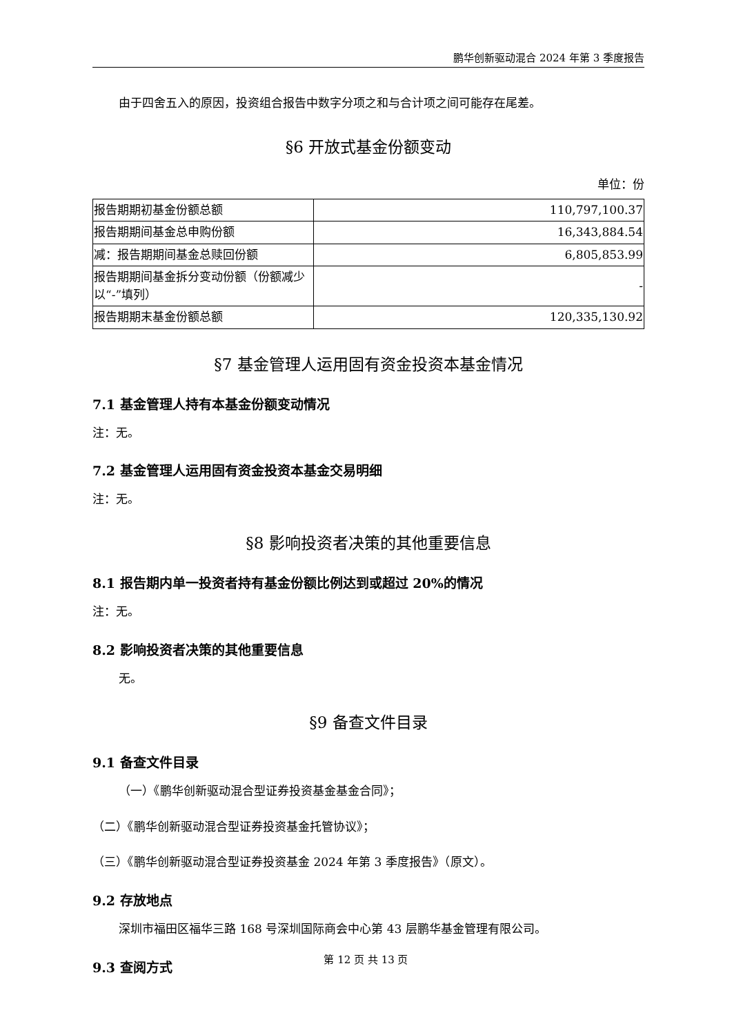鹏华创新驱动混合 2024 年第 3 季度报告
由于四舍五入的原因，投资组合报告中数字分项之和与合计项之间可能存在尾差。
§6 开放式基金份额变动
单位：份
| 报告期期初基金份额总额 | 110,797,100.37 |
| 报告期期间基金总申购份额 | 16,343,884.54 |
| 减：报告期期间基金总赎回份额 | 6,805,853.99 |
| 报告期期间基金拆分变动份额（份额减少以“-”填列） | - |
| 报告期期末基金份额总额 | 120,335,130.92 |
§7 基金管理人运用固有资金投资本基金情况
7.1 基金管理人持有本基金份额变动情况
注：无。
7.2 基金管理人运用固有资金投资本基金交易明细
注：无。
§8 影响投资者决策的其他重要信息
8.1 报告期内单一投资者持有基金份额比例达到或超过 20%的情况
注：无。
8.2 影响投资者决策的其他重要信息
无。
§9 备查文件目录
9.1 备查文件目录
（一）《鹏华创新驱动混合型证券投资基金基金合同》；
（二）《鹏华创新驱动混合型证券投资基金托管协议》；
（三）《鹏华创新驱动混合型证券投资基金 2024 年第 3 季度报告》（原文）。
9.2 存放地点
深圳市福田区福华三路 168 号深圳国际商会中心第 43 层鹏华基金管理有限公司。
9.3 查阅方式
第 12 页 共 13 页